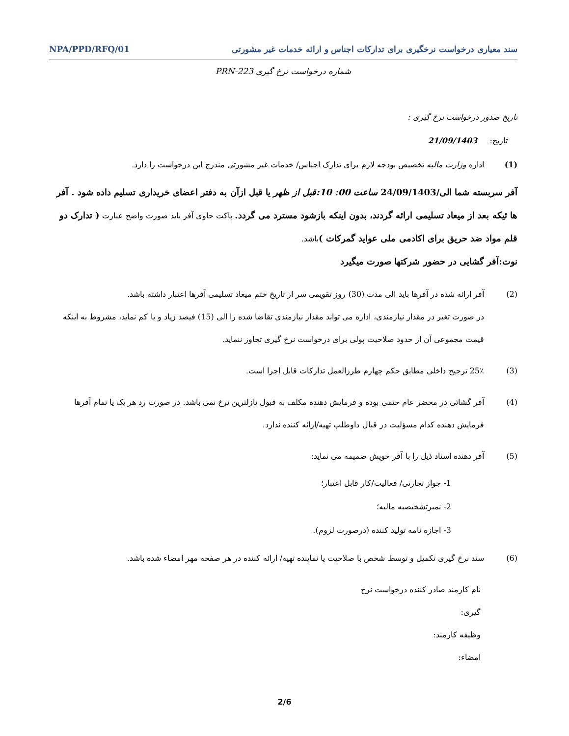سند معیاری درخواست نرخگیری برای تدارکات اجناس و ارائه خدمات غیر مشورتی NPA/PPD/RFQ/01
شماره درخواست نرخ گیری PRN-223
تاریخ صدور درخواست نرخ گیری :
تاریخ: 21/09/1403
(1) اداره وزارت مالیه تخصیص بودجه لازم برای تدارک اجناس/ خدمات غیر مشورتی مندرج این درخواست را دارد.
آفر سربسته شما الی/24/09/1403 ساعت 00: 10:قبل از ظهر یا قبل ازآن به دفتر اعضای خریداری تسلیم داده شود . آفر ها ئیکه بعد از میعاد تسلیمی ارائه گردند، بدون اینکه بازشود مسترد می گردد. پاکت حاوی آفر باید صورت واضح عبارت ( تدارک دو قلم مواد ضد حریق برای اکادمی ملی عواید گمرکات ) باشد.
نوت:آفر گشایی در حضور شرکتها صورت میگیرد
(2) آفر ارائه شده در آفرها باید الی مدت (30) روز تقویمی سر از تاریخ ختم میعاد تسلیمی آفرها اعتبار داشته باشد.
در صورت تغیر در مقدار نیازمندی، اداره می تواند مقدار نیازمندی تقاضا شده را الی (15) فیصد زیاد و یا کم نماید، مشروط به اینکه قیمت مجموعی آن از حدود صلاحیت پولی برای درخواست نرخ گیری تجاوز ننماید.
(3) 25٪ ترجیح داخلی مطابق حکم چهارم طرزالعمل تدارکات قابل اجرا است.
(4) آفر گشائی در محضر عام حتمی بوده و فرمایش دهنده مکلف به قبول نازلترین نرخ نمی باشد. در صورت رد هر یک یا تمام آفرها فرمایش دهنده کدام مسؤلیت در قبال داوطلب تهیه/ارائه کننده ندارد.
(5) آفر دهنده اسناد ذیل را با آفر خویش ضمیمه می نماید:
1- جواز تجارتی/ فعالیت/کار قابل اعتبار؛
2- نمبرتشخیصیه مالیه؛
3- اجازه نامه تولید کننده (درصورت لزوم).
(6) سند نرخ گیری تکمیل و توسط شخص با صلاحیت یا نماینده تهیه/ ارائه کننده در هر صفحه مهر امضاء شده باشد.
نام کارمند صادر کننده درخواست نرخ
گیری:
وظیفه کارمند:
امضاء:
2/6